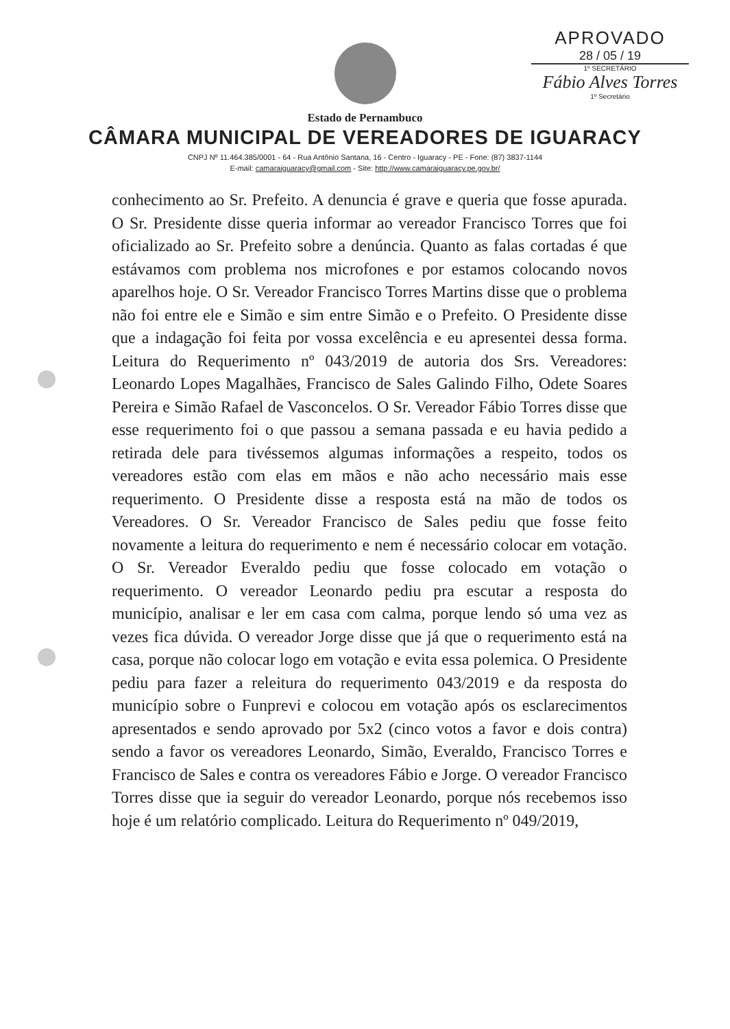APROVADO
28 / 05 / 19
1º SECRETÁRIO
Fábio Alves Torres
1º Secretário
Estado de Pernambuco
CÂMARA MUNICIPAL DE VEREADORES DE IGUARACY
CNPJ Nº 11.464.385/0001 - 64 - Rua Antônio Santana, 16 - Centro - Iguaracy - PE - Fone: (87) 3837-1144
E-mail: camaraiguaracy@gmail.com - Site: http://www.camaraiguaracy.pe.gov.br/
conhecimento ao Sr. Prefeito. A denuncia é grave e queria que fosse apurada. O Sr. Presidente disse queria informar ao vereador Francisco Torres que foi oficializado ao Sr. Prefeito sobre a denúncia. Quanto as falas cortadas é que estávamos com problema nos microfones e por estamos colocando novos aparelhos hoje. O Sr. Vereador Francisco Torres Martins disse que o problema não foi entre ele e Simão e sim entre Simão e o Prefeito. O Presidente disse que a indagação foi feita por vossa excelência e eu apresentei dessa forma. Leitura do Requerimento nº 043/2019 de autoria dos Srs. Vereadores: Leonardo Lopes Magalhães, Francisco de Sales Galindo Filho, Odete Soares Pereira e Simão Rafael de Vasconcelos. O Sr. Vereador Fábio Torres disse que esse requerimento foi o que passou a semana passada e eu havia pedido a retirada dele para tivéssemos algumas informações a respeito, todos os vereadores estão com elas em mãos e não acho necessário mais esse requerimento. O Presidente disse a resposta está na mão de todos os Vereadores. O Sr. Vereador Francisco de Sales pediu que fosse feito novamente a leitura do requerimento e nem é necessário colocar em votação. O Sr. Vereador Everaldo pediu que fosse colocado em votação o requerimento. O vereador Leonardo pediu pra escutar a resposta do município, analisar e ler em casa com calma, porque lendo só uma vez as vezes fica dúvida. O vereador Jorge disse que já que o requerimento está na casa, porque não colocar logo em votação e evita essa polemica. O Presidente pediu para fazer a releitura do requerimento 043/2019 e da resposta do município sobre o Funprevi e colocou em votação após os esclarecimentos apresentados e sendo aprovado por 5x2 (cinco votos a favor e dois contra) sendo a favor os vereadores Leonardo, Simão, Everaldo, Francisco Torres e Francisco de Sales e contra os vereadores Fábio e Jorge. O vereador Francisco Torres disse que ia seguir do vereador Leonardo, porque nós recebemos isso hoje é um relatório complicado. Leitura do Requerimento nº 049/2019,